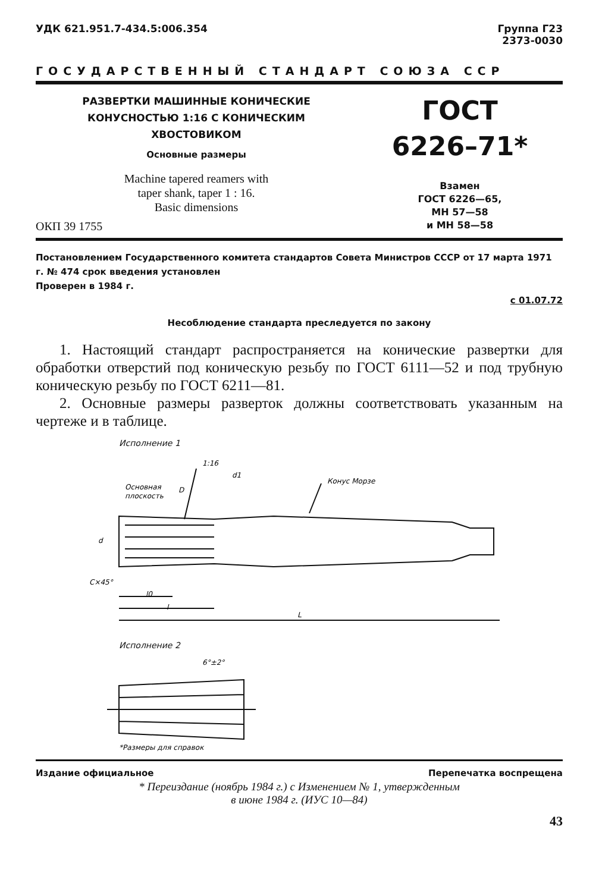УДК 621.951.7-434.5:006.354 Группа Г23
2373-0030
ГОСУДАРСТВЕННЫЙ СТАНДАРТ СОЮЗА ССР
РАЗВЕРТКИ МАШИННЫЕ КОНИЧЕСКИЕ
КОНУСНОСТЬЮ 1:16 С КОНИЧЕСКИМ
ХВОСТОВИКОМ
Основные размеры
Machine tapered reamers with
taper shank, taper 1 : 16.
Basic dimensions
ОКП 39 1755
ГОСТ
6226–71*
Взамен
ГОСТ 6226—65,
МН 57—58
и МН 58—58
Постановлением Государственного комитета стандартов Совета Министров СССР от 17 марта 1971 г. № 474 срок введения установлен
Проверен в 1984 г.
с 01.07.72
Несоблюдение стандарта преследуется по закону
1. Настоящий стандарт распространяется на конические развертки для обработки отверстий под коническую резьбу по ГОСТ 6111—52 и под трубную коническую резьбу по ГОСТ 6211—81.
2. Основные размеры разверток должны соответствовать указанным на чертеже и в таблице.
Исполнение 1
1:16
Конус Морзе
Основная
плоскость
C×45°
l0
l
L
d
D
d1
Исполнение 2
6°±2°
*Размеры для справок
Издание официальное Перепечатка воспрещена
* Переиздание (ноябрь 1984 г.) с Изменением № 1, утвержденным
в июне 1984 г. (ИУС 10—84)
43